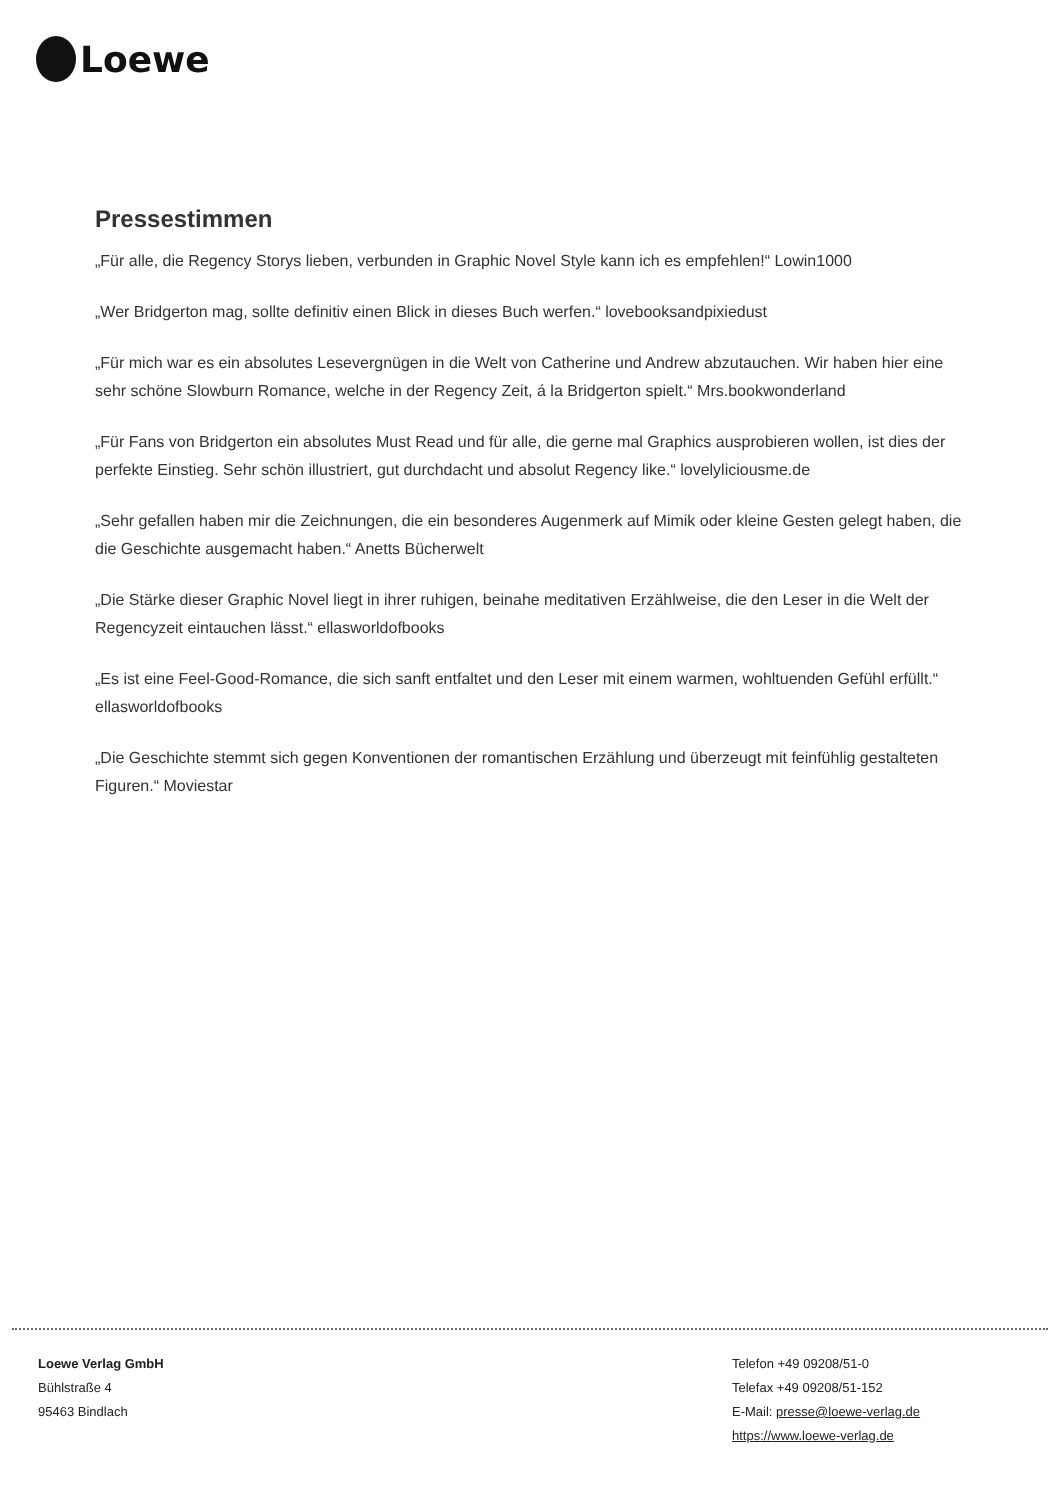Loewe
Pressestimmen
„Für alle, die Regency Storys lieben, verbunden in Graphic Novel Style kann ich es empfehlen!“ Lowin1000
„Wer Bridgerton mag, sollte definitiv einen Blick in dieses Buch werfen.“ lovebooksandpixiedust
„Für mich war es ein absolutes Lesevergnügen in die Welt von Catherine und Andrew abzutauchen. Wir haben hier eine sehr schöne Slowburn Romance, welche in der Regency Zeit, á la Bridgerton spielt.“ Mrs.bookwonderland
„Für Fans von Bridgerton ein absolutes Must Read und für alle, die gerne mal Graphics ausprobieren wollen, ist dies der perfekte Einstieg. Sehr schön illustriert, gut durchdacht und absolut Regency like.“ lovelyliciousme.de
„Sehr gefallen haben mir die Zeichnungen, die ein besonderes Augenmerk auf Mimik oder kleine Gesten gelegt haben, die die Geschichte ausgemacht haben.“ Anetts Bücherwelt
„Die Stärke dieser Graphic Novel liegt in ihrer ruhigen, beinahe meditativen Erzählweise, die den Leser in die Welt der Regencyzeit eintauchen lässt.“ ellasworldofbooks
„Es ist eine Feel-Good-Romance, die sich sanft entfaltet und den Leser mit einem warmen, wohltuenden Gefühl erfüllt.“ ellasworldofbooks
„Die Geschichte stemmt sich gegen Konventionen der romantischen Erzählung und überzeugt mit feinfühlig gestalteten Figuren.“ Moviestar
Loewe Verlag GmbH
Bühlstraße 4
95463 Bindlach
Telefon +49 09208/51-0
Telefax +49 09208/51-152
E-Mail: presse@loewe-verlag.de
https://www.loewe-verlag.de